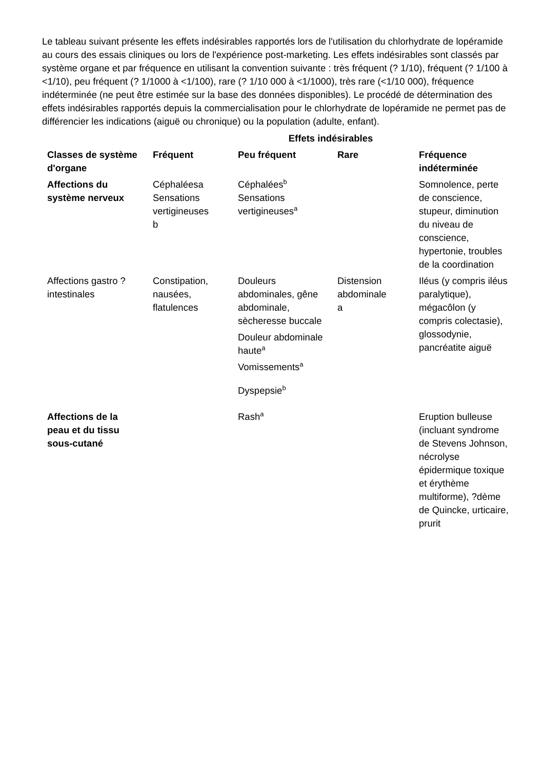Le tableau suivant présente les effets indésirables rapportés lors de l'utilisation du chlorhydrate de lopéramide au cours des essais cliniques ou lors de l'expérience post-marketing. Les effets indésirables sont classés par système organe et par fréquence en utilisant la convention suivante : très fréquent (? 1/10), fréquent (? 1/100 à <1/10), peu fréquent (? 1/1000 à <1/100), rare (? 1/10 000 à <1/1000), très rare (<1/10 000), fréquence indéterminée (ne peut être estimée sur la base des données disponibles). Le procédé de détermination des effets indésirables rapportés depuis la commercialisation pour le chlorhydrate de lopéramide ne permet pas de différencier les indications (aiguë ou chronique) ou la population (adulte, enfant).
| | Effets indésirables | | | |
| --- | --- | --- | --- | --- |
| Classes de système d'organe | Fréquent | Peu fréquent | Rare | Fréquence indéterminée |
| Affections du système nerveux | Céphaléesa Sensations vertigineuses b | Céphalées<sup>b</sup> Sensations vertigineuses<sup>a</sup> | | Somnolence, perte de conscience, stupeur, diminution du niveau de conscience, hypertonie, troubles de la coordination |
| Affections gastro ?intestinales | Constipation, nausées, flatulences | Douleurs abdominales, gêne abdominale, sècheresse buccale Douleur abdominale haute<sup>a</sup> Vomissements<sup>a</sup> Dyspepsie<sup>b</sup> | Distension abdominale a | Iléus (y compris iléus paralytique), mégacôlon (y compris colectasie), glossodynie, pancréatite aiguë |
| Affections de la peau et du tissu sous-cutané | | Rash<sup>a</sup> | | Eruption bulleuse (incluant syndrome de Stevens Johnson, nécrolyse épidermique toxique et érythème multiforme), ?dème de Quincke, urticaire, prurit |